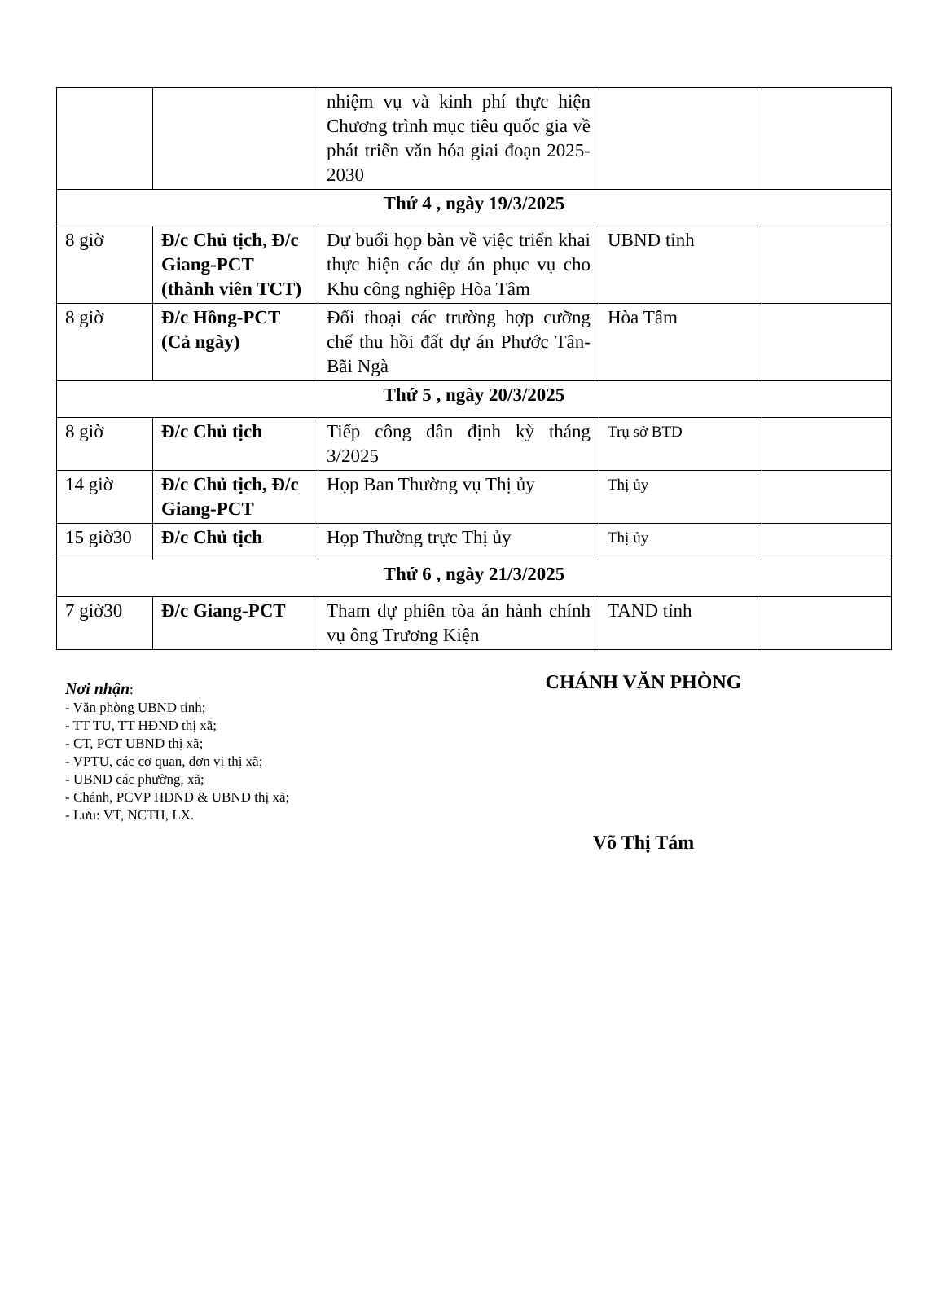| | | nhiệm vụ và kinh phí thực hiện Chương trình mục tiêu quốc gia về phát triển văn hóa giai đoạn 2025-2030 | | |
| Thứ 4 , ngày 19/3/2025 | | | | |
| 8 giờ | Đ/c Chủ tịch, Đ/c Giang-PCT (thành viên TCT) | Dự buổi họp bàn về việc triển khai thực hiện các dự án phục vụ cho Khu công nghiệp Hòa Tâm | UBND tỉnh | |
| 8 giờ | Đ/c Hồng-PCT (Cả ngày) | Đối thoại các trường hợp cưỡng chế thu hồi đất dự án Phước Tân-Bãi Ngà | Hòa Tâm | |
| Thứ 5 , ngày 20/3/2025 | | | | |
| 8 giờ | Đ/c Chủ tịch | Tiếp công dân định kỳ tháng 3/2025 | Trụ sở BTD | |
| 14 giờ | Đ/c Chủ tịch, Đ/c Giang-PCT | Họp Ban Thường vụ Thị ủy | Thị ủy | |
| 15 giờ30 | Đ/c Chủ tịch | Họp Thường trực Thị ủy | Thị ủy | |
| Thứ 6 , ngày 21/3/2025 | | | | |
| 7 giờ30 | Đ/c Giang-PCT | Tham dự phiên tòa án hành chính vụ ông Trương Kiện | TAND tỉnh | |
Nơi nhận:
- Văn phòng UBND tỉnh;
- TT TU, TT HĐND thị xã;
- CT, PCT UBND thị xã;
- VPTU, các cơ quan, đơn vị thị xã;
- UBND các phường, xã;
- Chánh, PCVP HĐND & UBND thị xã;
- Lưu: VT, NCTH, LX.
CHÁNH VĂN PHÒNG
Võ Thị Tám